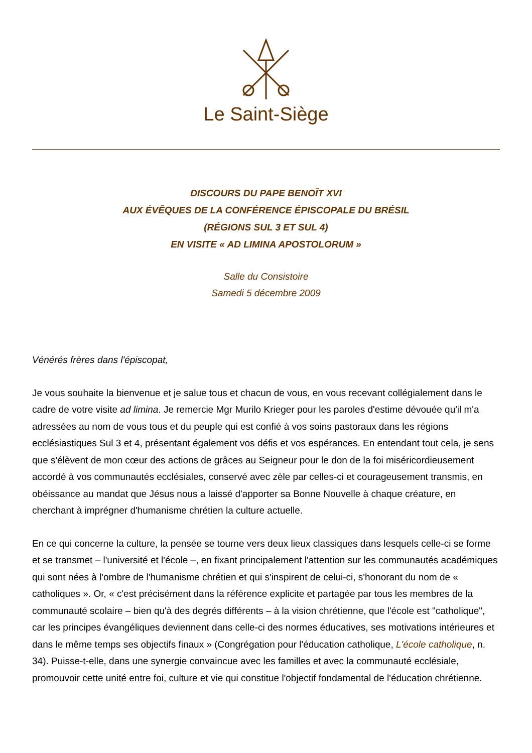Le Saint-Siège
DISCOURS DU PAPE BENOÎT XVI
AUX ÉVÊQUES DE LA CONFÉRENCE ÉPISCOPALE DU BRÉSIL
(RÉGIONS SUL 3 ET SUL 4)
EN VISITE « AD LIMINA APOSTOLORUM »
Salle du Consistoire
Samedi 5 décembre 2009
Vénérés frères dans l'épiscopat,
Je vous souhaite la bienvenue et je salue tous et chacun de vous, en vous recevant collégialement dans le cadre de votre visite ad limina. Je remercie Mgr Murilo Krieger pour les paroles d'estime dévouée qu'il m'a adressées au nom de vous tous et du peuple qui est confié à vos soins pastoraux dans les régions ecclésiastiques Sul 3 et 4, présentant également vos défis et vos espérances. En entendant tout cela, je sens que s'élèvent de mon cœur des actions de grâces au Seigneur pour le don de la foi miséricordieusement accordé à vos communautés ecclésiales, conservé avec zèle par celles-ci et courageusement transmis, en obéissance au mandat que Jésus nous a laissé d'apporter sa Bonne Nouvelle à chaque créature, en cherchant à imprégner d'humanisme chrétien la culture actuelle.
En ce qui concerne la culture, la pensée se tourne vers deux lieux classiques dans lesquels celle-ci se forme et se transmet – l'université et l'école –, en fixant principalement l'attention sur les communautés académiques qui sont nées à l'ombre de l'humanisme chrétien et qui s'inspirent de celui-ci, s'honorant du nom de « catholiques ». Or, « c'est précisément dans la référence explicite et partagée par tous les membres de la communauté scolaire – bien qu'à des degrés différents – à la vision chrétienne, que l'école est "catholique", car les principes évangéliques deviennent dans celle-ci des normes éducatives, ses motivations intérieures et dans le même temps ses objectifs finaux » (Congrégation pour l'éducation catholique, L'école catholique, n. 34). Puisse-t-elle, dans une synergie convaincue avec les familles et avec la communauté ecclésiale, promouvoir cette unité entre foi, culture et vie qui constitue l'objectif fondamental de l'éducation chrétienne.